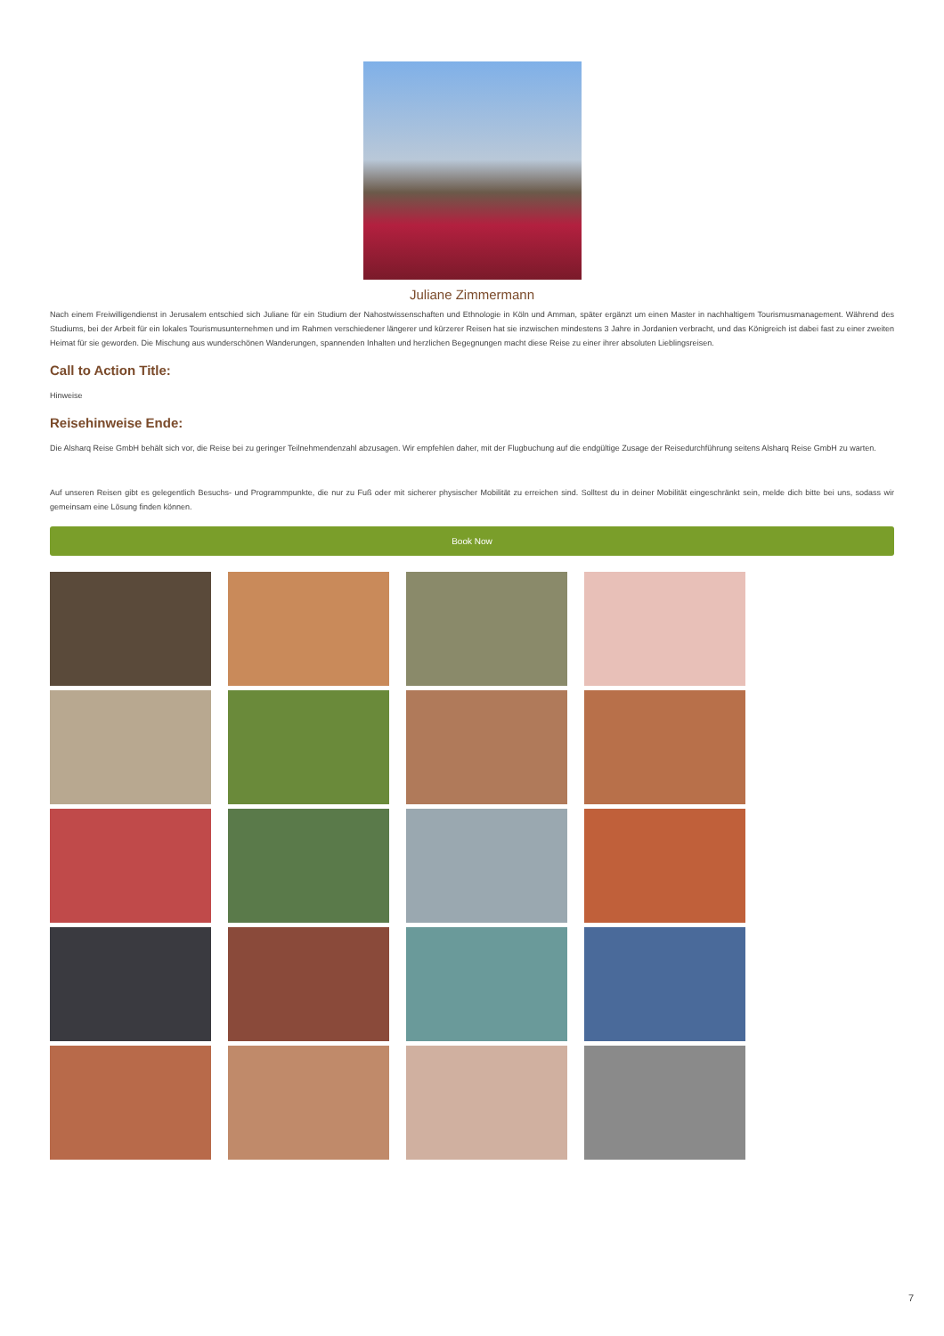Juliane Zimmermann
Nach einem Freiwilligendienst in Jerusalem entschied sich Juliane für ein Studium der Nahostwissenschaften und Ethnologie in Köln und Amman, später ergänzt um einen Master in nachhaltigem Tourismusmanagement. Während des Studiums, bei der Arbeit für ein lokales Tourismusunternehmen und im Rahmen verschiedener längerer und kürzerer Reisen hat sie inzwischen mindestens 3 Jahre in Jordanien verbracht, und das Königreich ist dabei fast zu einer zweiten Heimat für sie geworden. Die Mischung aus wunderschönen Wanderungen, spannenden Inhalten und herzlichen Begegnungen macht diese Reise zu einer ihrer absoluten Lieblingsreisen.
Call to Action Title:
Hinweise
Reisehinweise Ende:
Die Alsharq Reise GmbH behält sich vor, die Reise bei zu geringer Teilnehmendenzahl abzusagen. Wir empfehlen daher, mit der Flugbuchung auf die endgültige Zusage der Reisedurchführung seitens Alsharq Reise GmbH zu warten.
Auf unseren Reisen gibt es gelegentlich Besuchs- und Programmpunkte, die nur zu Fuß oder mit sicherer physischer Mobilität zu erreichen sind. Solltest du in deiner Mobilität eingeschränkt sein, melde dich bitte bei uns, sodass wir gemeinsam eine Lösung finden können.
Book Now
7